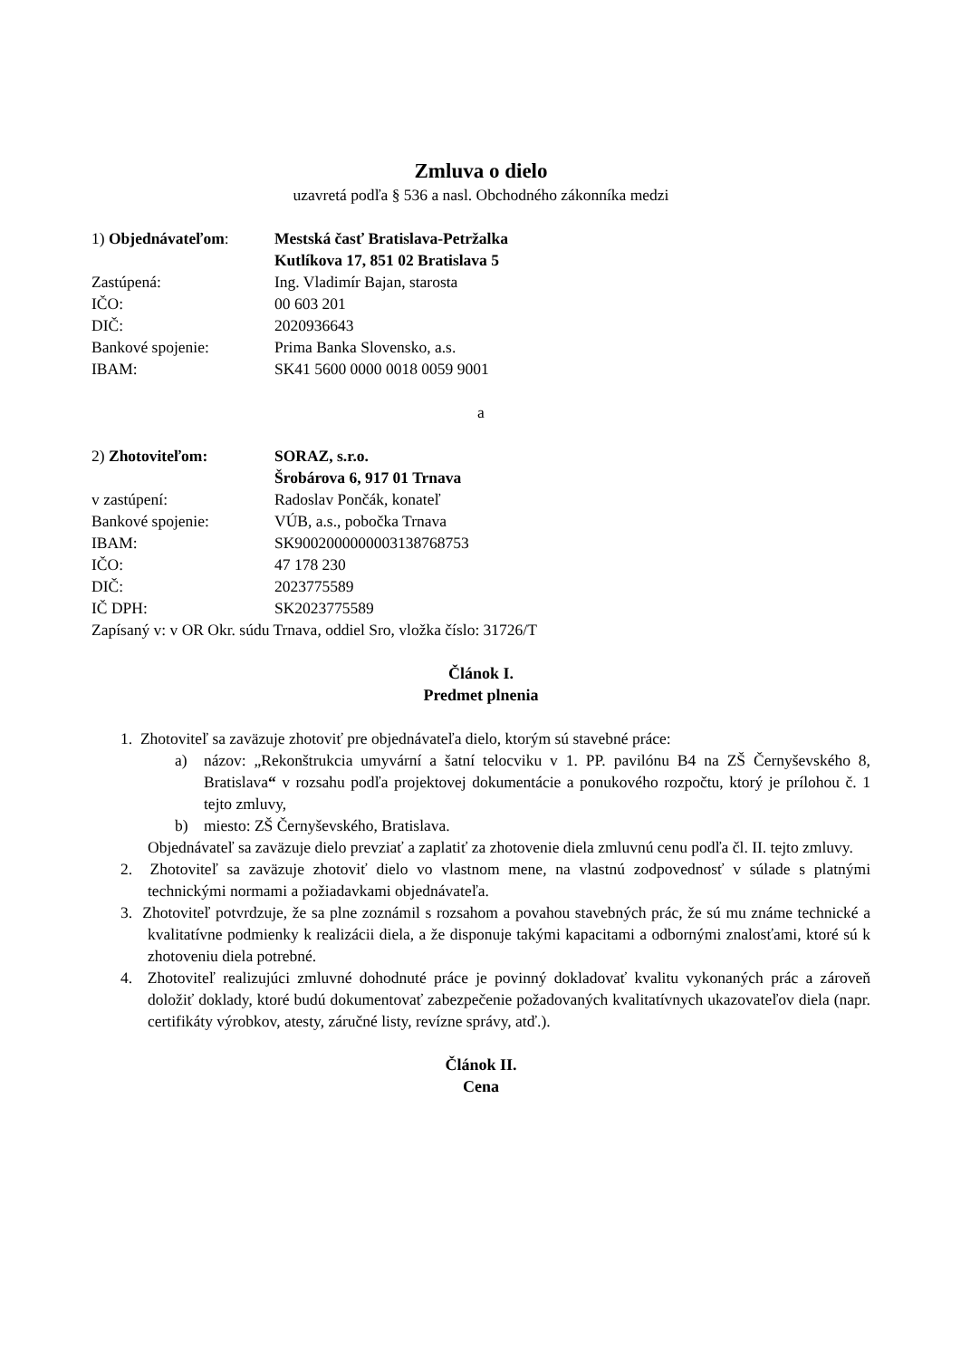Zmluva o dielo
uzavretá podľa § 536 a nasl. Obchodného zákonníka medzi
1) Objednávateľom: Mestská časť Bratislava-Petržalka
Kutlíkova 17, 851 02 Bratislava 5
Zastúpená: Ing. Vladimír Bajan, starosta
IČO: 00 603 201
DIČ: 2020936643
Bankové spojenie: Prima Banka Slovensko, a.s.
IBAM: SK41 5600 0000 0018 0059 9001
a
2) Zhotoviteľom: SORAZ, s.r.o.
Šrobárova 6, 917 01 Trnava
v zastúpení: Radoslav Pončák, konateľ
Bankové spojenie: VÚB, a.s., pobočka Trnava
IBAM: SK9002000000003138768753
IČO: 47 178 230
DIČ: 2023775589
IČ DPH: SK2023775589
Zapísaný v: v OR Okr. súdu Trnava, oddiel Sro, vložka číslo: 31726/T
Článok I.
Predmet plnenia
1. Zhotoviteľ sa zaväzuje zhotoviť pre objednávateľa dielo, ktorým sú stavebné práce:
a) názov: „Rekonštrukcia umyvární a šatní telocviku v 1. PP. pavilónu B4 na ZŠ Černyševského 8, Bratislava“ v rozsahu podľa projektovej dokumentácie a ponukového rozpočtu, ktorý je prílohou č. 1 tejto zmluvy,
b) miesto: ZŠ Černyševského, Bratislava.
Objednávateľ sa zaväzuje dielo prevziať a zaplatiť za zhotovenie diela zmluvnú cenu podľa čl. II. tejto zmluvy.
2. Zhotoviteľ sa zaväzuje zhotoviť dielo vo vlastnom mene, na vlastnú zodpovednosť v súlade s platnými technickými normami a požiadavkami objednávateľa.
3. Zhotoviteľ potvrdzuje, že sa plne zoznámil s rozsahom a povahou stavebných prác, že sú mu známe technické a kvalitatívne podmienky k realizácii diela, a že disponuje takými kapacitami a odbornými znalosťami, ktoré sú k zhotoveniu diela potrebné.
4. Zhotoviteľ realizujúci zmluvné dohodnuté práce je povinný dokladovať kvalitu vykonaných prác a zároveň doložiť doklady, ktoré budú dokumentovať zabezpečenie požadovaných kvalitatívnych ukazovateľov diela (napr. certifikáty výrobkov, atesty, záručné listy, revízne správy, atď.).
Článok II.
Cena